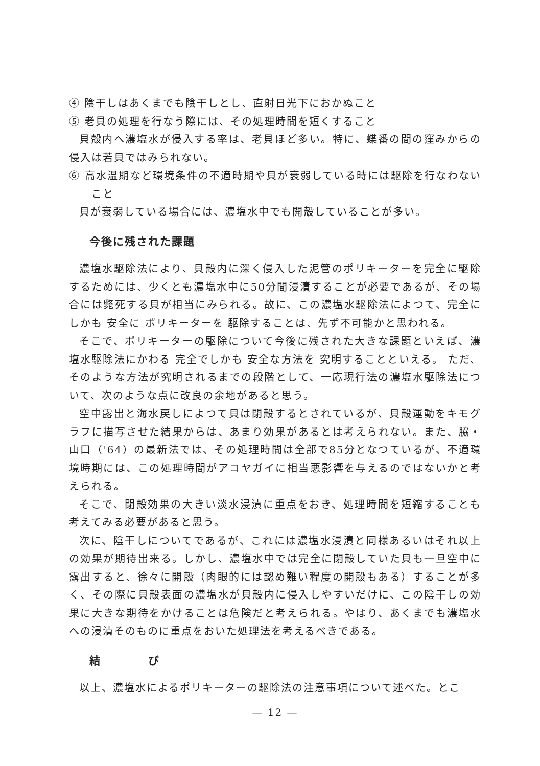④ 陰干しはあくまでも陰干しとし、直射日光下におかぬこと
⑤ 老貝の処理を行なう際には、その処理時間を短くすること
貝殻内へ濃塩水が侵入する率は、老貝ほど多い。特に、蝶番の間の窪みからの侵入は若貝ではみられない。
⑥ 高水温期など環境条件の不適時期や貝が衰弱している時には駆除を行なわないこと
貝が衰弱している場合には、濃塩水中でも開殻していることが多い。
今後に残された課題
濃塩水駆除法により、貝殻内に深く侵入した泥管のポリキーターを完全に駆除するためには、少くとも濃塩水中に50分間浸漬することが必要であるが、その場合には斃死する貝が相当にみられる。故に、この濃塩水駆除法によつて、完全に しかも 安全に ポリキーターを 駆除することは、先ず不可能かと思われる。
そこで、ポリキーターの駆除について今後に残された大きな課題といえば、濃塩水駆除法にかわる 完全でしかも 安全な方法を 究明することといえる。 ただ、そのような方法が究明されるまでの段階として、一応現行法の濃塩水駆除法について、次のような点に改良の余地があると思う。
空中露出と海水戻しによつて貝は閉殻するとされているが、貝殻運動をキモグラフに描写させた結果からは、あまり効果があるとは考えられない。また、脇・山口（'64）の最新法では、その処理時間は全部で85分となつているが、不適環境時期には、この処理時間がアコヤガイに相当悪影響を与えるのではないかと考えられる。
そこで、閉殻効果の大きい淡水浸漬に重点をおき、処理時間を短縮することも考えてみる必要があると思う。
次に、陰干しについてであるが、これには濃塩水浸漬と同様あるいはそれ以上の効果が期待出来る。しかし、濃塩水中では完全に閉殻していた貝も一旦空中に露出すると、徐々に開殻（肉眼的には認め難い程度の開殻もある）することが多く、その際に貝殻表面の濃塩水が貝殻内に侵入しやすいだけに、この陰干しの効果に大きな期待をかけることは危険だと考えられる。やはり、あくまでも濃塩水への浸漬そのものに重点をおいた処理法を考えるべきである。
結　　　　び
以上、濃塩水によるポリキーターの駆除法の注意事項について述べた。とこ
— 12 —